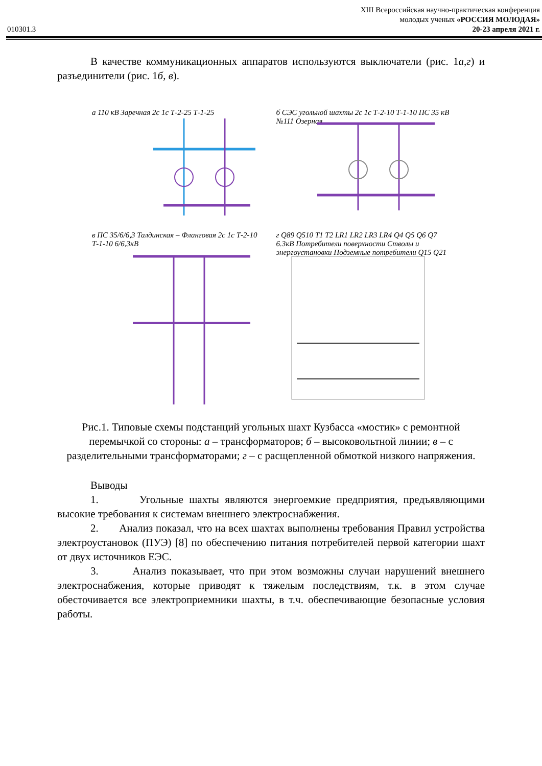XIII Всероссийская научно-практическая конференция
молодых ученых «РОССИЯ МОЛОДАЯ»
010301.3 20-23 апреля 2021 г.
В качестве коммуникационных аппаратов используются выключатели (рис. 1а,г) и разъединители (рис. 1б, в).
а 110 кВ Заречная 2с 1с Т-2-25 Т-1-25
б СЭС угольной шахты 2с 1с Т-2-10 Т-1-10 ПС 35 кВ №111 Озерная
в ПС 35/6/6,3 Талдинская – Фланговая 2с 1с Т-2-10 Т-1-10 6/6,3кВ
г Q89 Q510 T1 T2 LR1 LR2 LR3 LR4 Q4 Q5 Q6 Q7 6.3кВ Потребители поверхности Стволы и энергоустановки Подземные потребители Q15 Q21
Рис.1. Типовые схемы подстанций угольных шахт Кузбасса «мостик» с ремонтной перемычкой со стороны: а – трансформаторов; б – высоковольтной линии; в – с разделительными трансформаторами; г – с расщепленной обмоткой низкого напряжения.
Выводы
1. Угольные шахты являются энергоемкие предприятия, предъявляющими высокие требования к системам внешнего электроснабжения.
2. Анализ показал, что на всех шахтах выполнены требования Правил устройства электроустановок (ПУЭ) [8] по обеспечению питания потребителей первой категории шахт от двух источников ЕЭС.
3. Анализ показывает, что при этом возможны случаи нарушений внешнего электроснабжения, которые приводят к тяжелым последствиям, т.к. в этом случае обесточивается все электроприемники шахты, в т.ч. обеспечивающие безопасные условия работы.